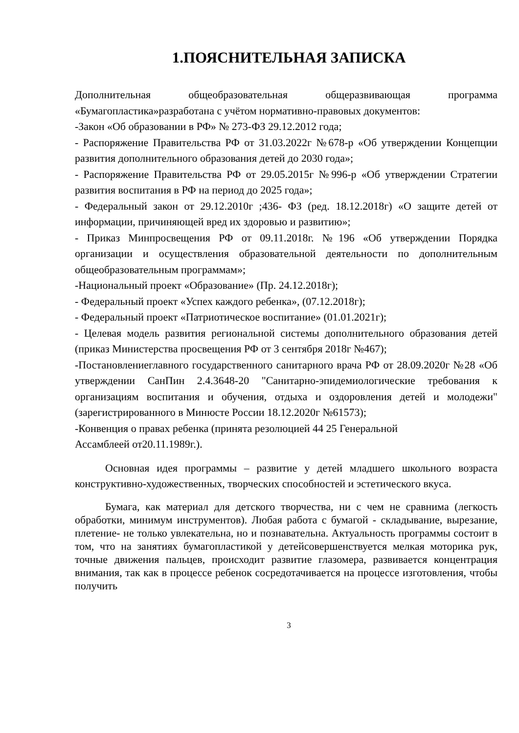1.ПОЯСНИТЕЛЬНАЯ ЗАПИСКА
Дополнительная общеобразовательная общеразвивающая программа «Бумагопластика»разработана с учётом нормативно-правовых документов:
-Закон «Об образовании в РФ» № 273-ФЗ 29.12.2012 года;
- Распоряжение Правительства РФ от 31.03.2022г №678-р «Об утверждении Концепции развития дополнительного образования детей до 2030 года»;
- Распоряжение Правительства РФ от 29.05.2015г №996-р «Об утверждении Стратегии развития воспитания в РФ на период до 2025 года»;
- Федеральный закон от 29.12.2010г ;436- ФЗ (ред. 18.12.2018г) «О защите детей от информации, причиняющей вред их здоровью и развитию»;
- Приказ Минпросвещения РФ от 09.11.2018г. №196 «Об утверждении Порядка организации и осуществления образовательной деятельности по дополнительным общеобразовательным программам»;
-Национальный проект «Образование» (Пр. 24.12.2018г);
- Федеральный проект «Успех каждого ребенка», (07.12.2018г);
- Федеральный проект «Патриотическое воспитание» (01.01.2021г);
- Целевая модель развития региональной системы дополнительного образования детей (приказ Министерства просвещения РФ от 3 сентября 2018г №467);
-Постановлениеглавного государственного санитарного врача РФ от 28.09.2020г №28 «Об утверждении СанПин 2.4.3648-20 "Санитарно-эпидемиологические требования к организациям воспитания и обучения, отдыха и оздоровления детей и молодежи" (зарегистрированного в Минюсте России 18.12.2020г №61573);
-Конвенция о правах ребенка (принята резолюцией 44 25 Генеральной
Ассамблеей от20.11.1989г.).
Основная идея программы – развитие у детей младшего школьного возраста конструктивно-художественных, творческих способностей и эстетического вкуса.
Бумага, как материал для детского творчества, ни с чем не сравнима (легкость обработки, минимум инструментов). Любая работа с бумагой - складывание, вырезание, плетение- не только увлекательна, но и познавательна. Актуальность программы состоит в том, что на занятиях бумагопластикой у детейсовершенствуется мелкая моторика рук, точные движения пальцев, происходит развитие глазомера, развивается концентрация внимания, так как в процессе ребенок сосредотачивается на процессе изготовления, чтобы получить
3